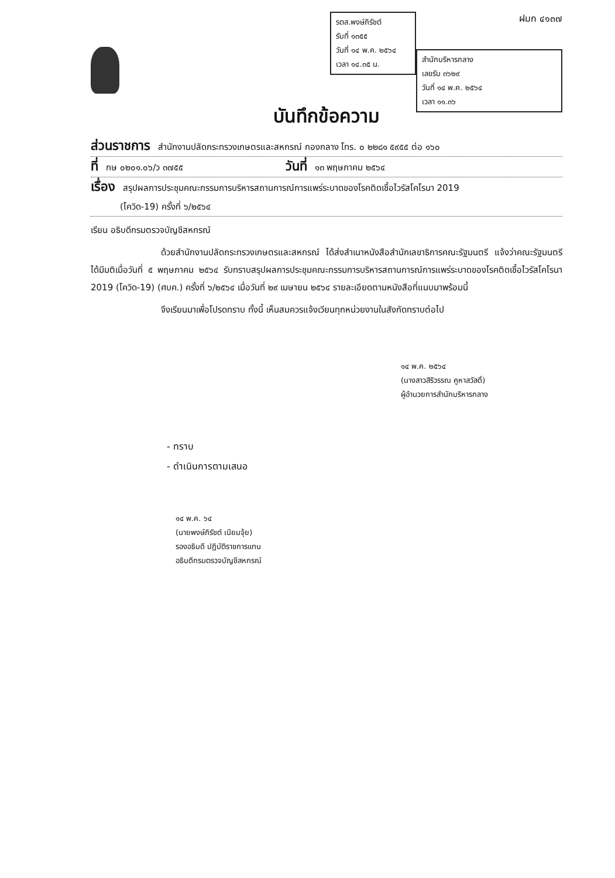รตส.พงษ์ภิรัชต์
รับที่ ๑๓๕๕
วันที่ ๑๔ พ.ค. ๒๕๖๔
เวลา ๑๔.๓๕ น.
ฝมก ๔๑๓๗
สำนักบริหารกลาง
เลขรับ ๓๖๒๙
วันที่ ๑๔ พ.ค. ๒๕๖๔
เวลา ๑๑.๓๖
บันทึกข้อความ
ส่วนราชการ สำนักงานปลัดกระทรวงเกษตรและสหกรณ์ กองกลาง โทร. ๐ ๒๒๘๑ ๕๙๕๕ ต่อ ๑๖๐
ที่ กษ ๐๒๐๑.๐๖/ว ๓๗๕๕ วันที่ ๑๓ พฤษภาคม ๒๕๖๔
เรื่อง สรุปผลการประชุมคณะกรรมการบริหารสถานการณ์การแพร่ระบาดของโรคติดเชื้อไวรัสโคโรนา 2019
(โควิด-19) ครั้งที่ ๖/๒๕๖๔
เรียน อธิบดีกรมตรวจบัญชีสหกรณ์
ด้วยสำนักงานปลัดกระทรวงเกษตรและสหกรณ์ ได้ส่งสำเนาหนังสือสำนักเลขาธิการคณะรัฐมนตรี แจ้งว่าคณะรัฐมนตรีได้มีมติเมื่อวันที่ ๕ พฤษภาคม ๒๕๖๔ รับทราบสรุปผลการประชุมคณะกรรมการบริหารสถานการณ์การแพร่ระบาดของโรคติดเชื้อไวรัสโคโรนา 2019 (โควิด-19) (ศบค.) ครั้งที่ ๖/๒๕๖๔ เมื่อวันที่ ๒๙ เมษายน ๒๕๖๔ รายละเอียดตามหนังสือที่แนบมาพร้อมนี้
จึงเรียนมาเพื่อโปรดทราบ ทั้งนี้ เห็นสมควรแจ้งเวียนทุกหน่วยงานในสังกัดทราบต่อไป
๑๔ พ.ค. ๒๕๖๔
(นางสาวสิริวรรณ คูหาสวัสดิ์)
ผู้อำนวยการสำนักบริหารกลาง
- ทราบ
- ดำเนินการตามเสนอ
๑๔ พ.ค. ๖๔
(นายพงษ์ภิรัชต์ เนียมจุ้ย)
รองอธิบดี ปฏิบัติราชการแทน
อธิบดีกรมตรวจบัญชีสหกรณ์